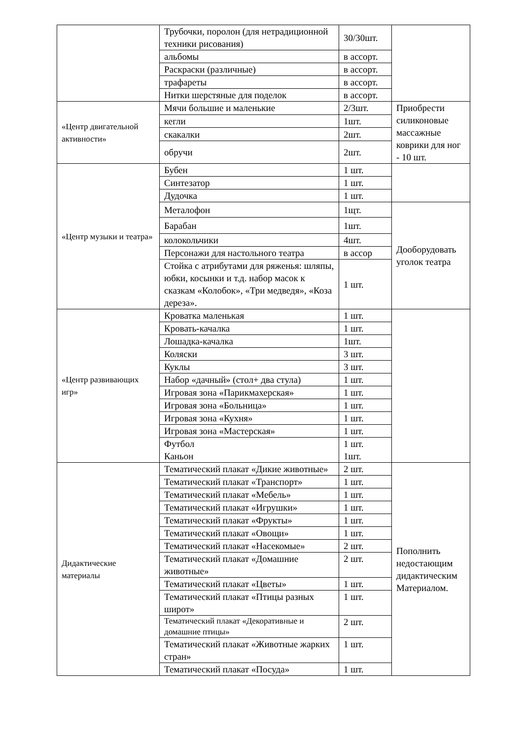| | Трубочки, поролон (для нетрадиционной техники рисования) | 30/30шт. | |
| | альбомы | в ассорт. | |
| | Раскраски (различные) | в ассорт. | |
| | трафареты | в ассорт. | |
| | Нитки шерстяные для поделок | в ассорт. | |
| «Центр двигательной активности» | Мячи большие и маленькие | 2/3шт. | Приобрести силиконовые массажные коврики для ног - 10 шт. |
| | кегли | 1шт. | |
| | скакалки | 2шт. | |
| | обручи | 2шт. | |
| «Центр музыки и театра» | Бубен | 1 шт. | |
| | Синтезатор | 1 шт. | |
| | Дудочка | 1 шт. | |
| | Металофон | 1щт. | Дооборудовать уголок театра |
| | Барабан | 1шт. | |
| | колокольчики | 4шт. | |
| | Персонажи для настольного театра | в ассор | |
| | Стойка с атрибутами для ряженья: шляпы, юбки, косынки и т.д. набор масок к сказкам «Колобок», «Три медведя», «Коза дереза». | 1 шт. | |
| «Центр развивающих игр» | Кроватка маленькая | 1 шт. | |
| | Кровать-качалка | 1 шт. | |
| | Лошадка-качалка | 1шт. | |
| | Коляски | 3 шт. | |
| | Куклы | 3 шт. | |
| | Набор «дачный» (стол+ два стула) | 1 шт. | |
| | Игровая зона «Парикмахерская» | 1 шт. | |
| | Игровая зона «Больница» | 1 шт. | |
| | Игровая зона «Кухня» | 1 шт. | |
| | Игровая зона «Мастерская» | 1 шт. | |
| | Футбол Каньон | 1 шт. 1шт. | |
| Дидактические материалы | Тематический плакат «Дикие животные» | 2 шт. | Пополнить недостающим дидактическим Материалом. |
| | Тематический плакат «Транспорт» | 1 шт. | |
| | Тематический плакат «Мебель» | 1 шт. | |
| | Тематический плакат «Игрушки» | 1 шт. | |
| | Тематический плакат «Фрукты» | 1 шт. | |
| | Тематический плакат «Овощи» | 1 шт. | |
| | Тематический плакат «Насекомые» | 2 шт. | |
| | Тематический плакат «Домашние животные» | 2 шт. | |
| | Тематический плакат «Цветы» | 1 шт. | |
| | Тематический плакат «Птицы разных широт» | 1 шт. | |
| | Тематический плакат «Декоративные и домашние птицы» | 2 шт. | |
| | Тематический плакат «Животные жарких стран» | 1 шт. | |
| | Тематический плакат «Посуда» | 1 шт. | |